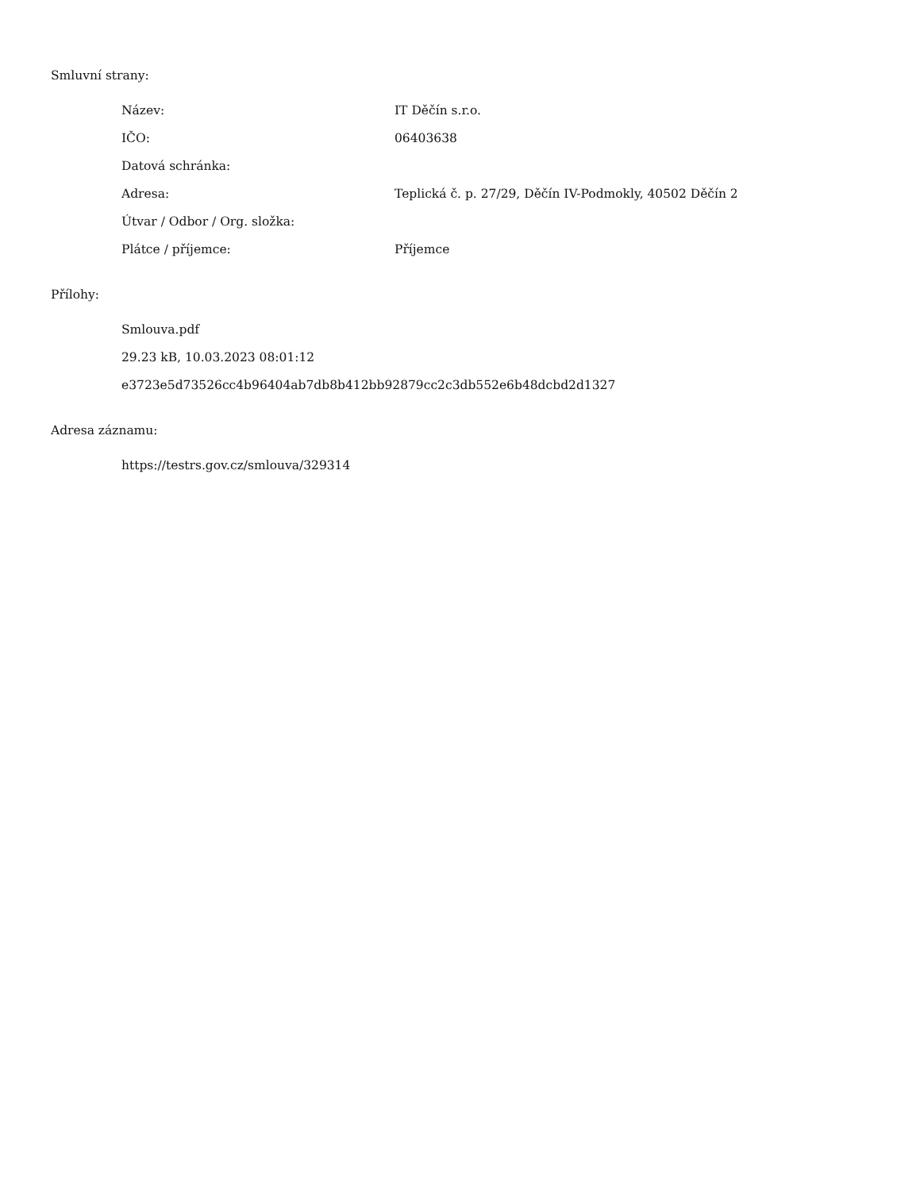Smluvní strany:
| Název: | IT Děčín s.r.o. |
| IČO: | 06403638 |
| Datová schránka: | |
| Adresa: | Teplická č. p. 27/29, Děčín IV-Podmokly, 40502 Děčín 2 |
| Útvar / Odbor / Org. složka: | |
| Plátce / příjemce: | Příjemce |
Přílohy:
Smlouva.pdf
29.23 kB, 10.03.2023 08:01:12
e3723e5d73526cc4b96404ab7db8b412bb92879cc2c3db552e6b48dcbd2d1327
Adresa záznamu:
https://testrs.gov.cz/smlouva/329314